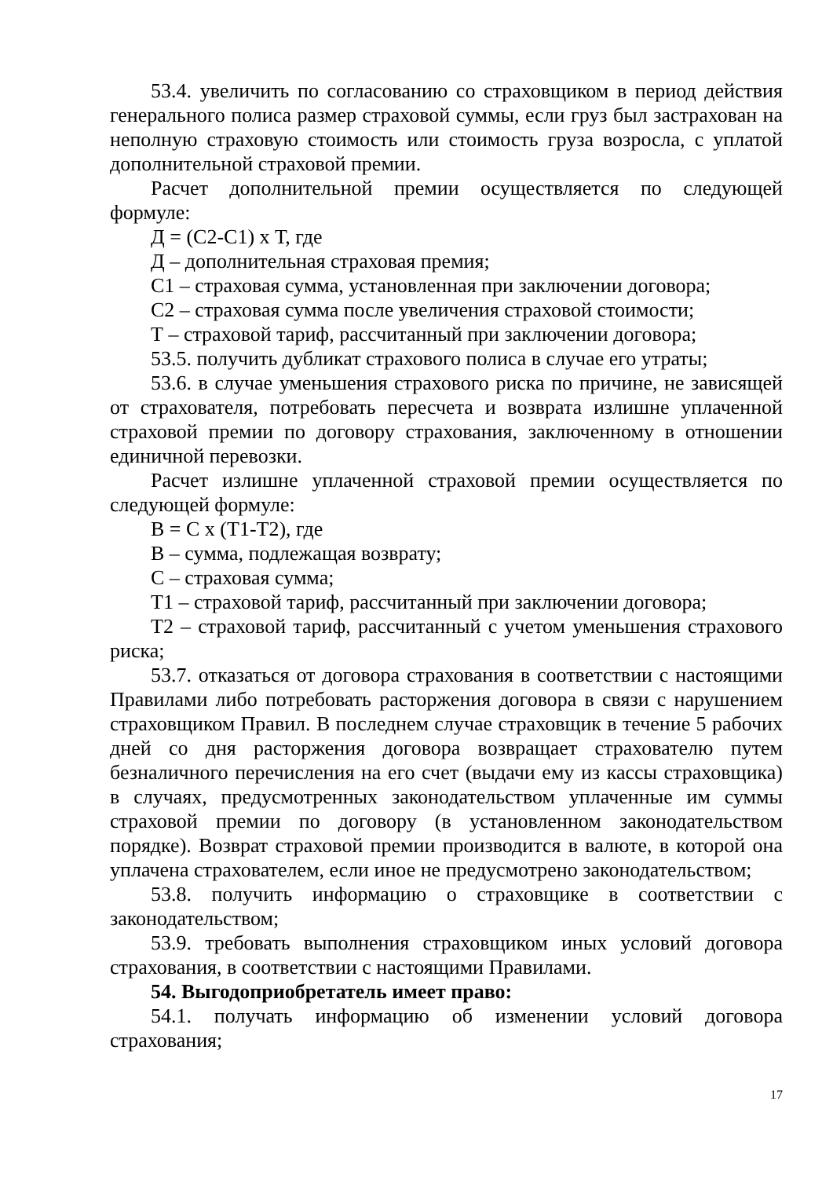53.4. увеличить по согласованию со страховщиком в период действия генерального полиса размер страховой суммы, если груз был застрахован на неполную страховую стоимость или стоимость груза возросла, с уплатой дополнительной страховой премии.
Расчет дополнительной премии осуществляется по следующей формуле:
Д = (С2-С1) х Т, где
Д – дополнительная страховая премия;
С1 – страховая сумма, установленная при заключении договора;
С2 – страховая сумма после увеличения страховой стоимости;
Т – страховой тариф, рассчитанный при заключении договора;
53.5. получить дубликат страхового полиса в случае его утраты;
53.6. в случае уменьшения страхового риска по причине, не зависящей от страхователя, потребовать пересчета и возврата излишне уплаченной страховой премии по договору страхования, заключенному в отношении единичной перевозки.
Расчет излишне уплаченной страховой премии осуществляется по следующей формуле:
В = С х (Т1-Т2), где
В – сумма, подлежащая возврату;
С – страховая сумма;
Т1 – страховой тариф, рассчитанный при заключении договора;
Т2 – страховой тариф, рассчитанный с учетом уменьшения страхового риска;
53.7. отказаться от договора страхования в соответствии с настоящими Правилами либо потребовать расторжения договора в связи с нарушением страховщиком Правил. В последнем случае страховщик в течение 5 рабочих дней со дня расторжения договора возвращает страхователю путем безналичного перечисления на его счет (выдачи ему из кассы страховщика) в случаях, предусмотренных законодательством уплаченные им суммы страховой премии по договору (в установленном законодательством порядке). Возврат страховой премии производится в валюте, в которой она уплачена страхователем, если иное не предусмотрено законодательством;
53.8. получить информацию о страховщике в соответствии с законодательством;
53.9. требовать выполнения страховщиком иных условий договора страхования, в соответствии с настоящими Правилами.
54. Выгодоприобретатель имеет право:
54.1. получать информацию об изменении условий договора страхования;
17